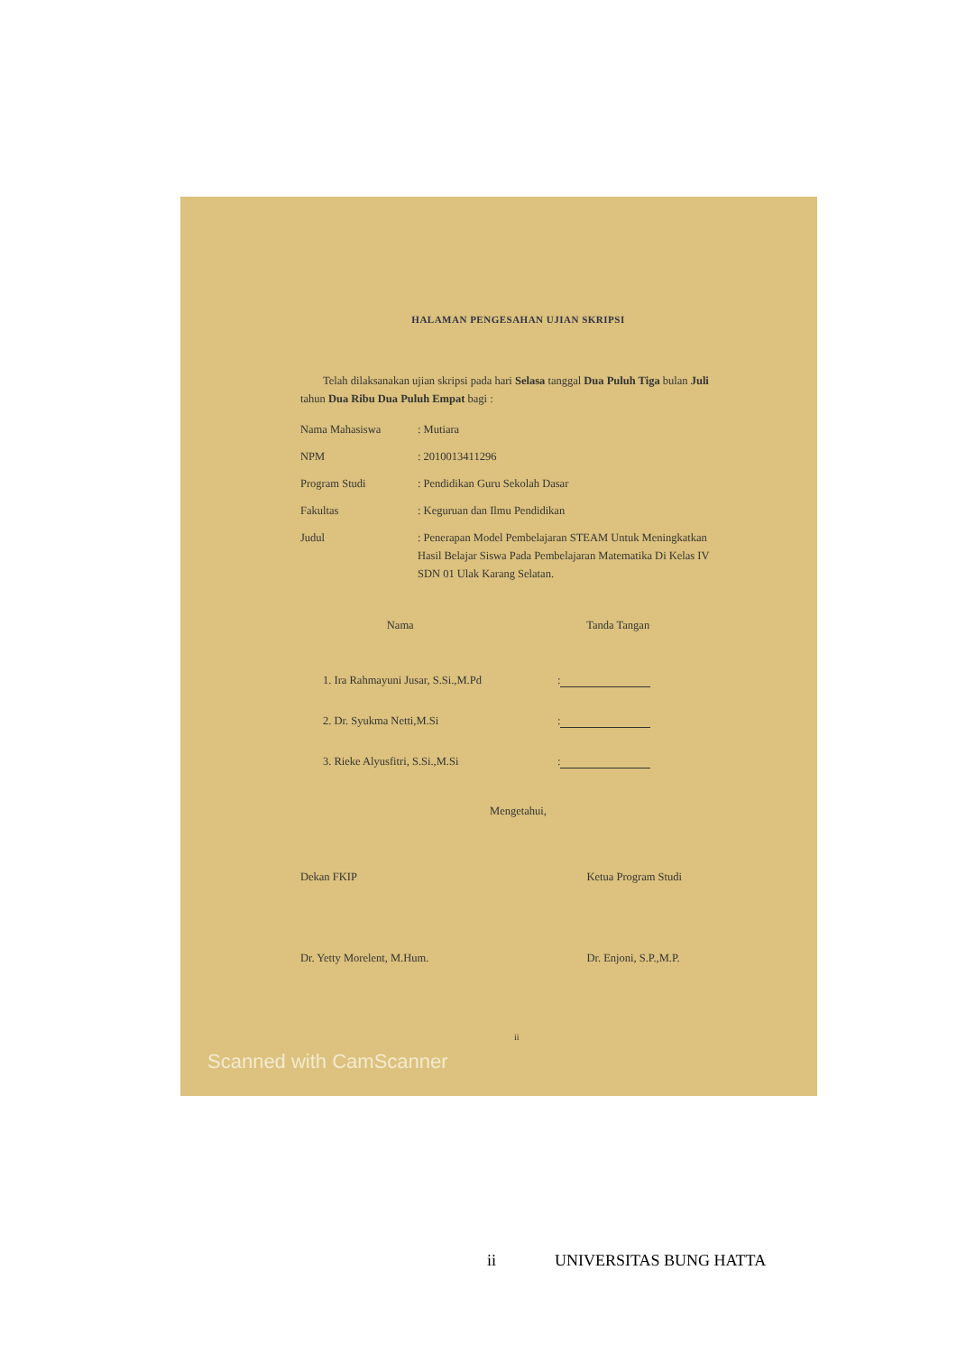HALAMAN PENGESAHAN UJIAN SKRIPSI
Telah dilaksanakan ujian skripsi pada hari Selasa tanggal Dua Puluh Tiga bulan Juli tahun Dua Ribu Dua Puluh Empat bagi :
Nama Mahasiswa : Mutiara
NPM : 2010013411296
Program Studi : Pendidikan Guru Sekolah Dasar
Fakultas : Keguruan dan Ilmu Pendidikan
Judul : Penerapan Model Pembelajaran STEAM Untuk Meningkatkan Hasil Belajar Siswa Pada Pembelajaran Matematika Di Kelas IV SDN 01 Ulak Karang Selatan.
Nama Tanda Tangan
1. Ira Rahmayuni Jusar, S.Si.,M.Pd
:
2. Dr. Syukma Netti,M.Si
:
3. Rieke Alyusfitri, S.Si.,M.Si
:
Mengetahui,
Dekan FKIP
Dr. Yetty Morelent, M.Hum.
Ketua Program Studi
Dr. Enjoni, S.P.,M.P.
ii
Scanned with CamScanner
ii UNIVERSITAS BUNG HATTA